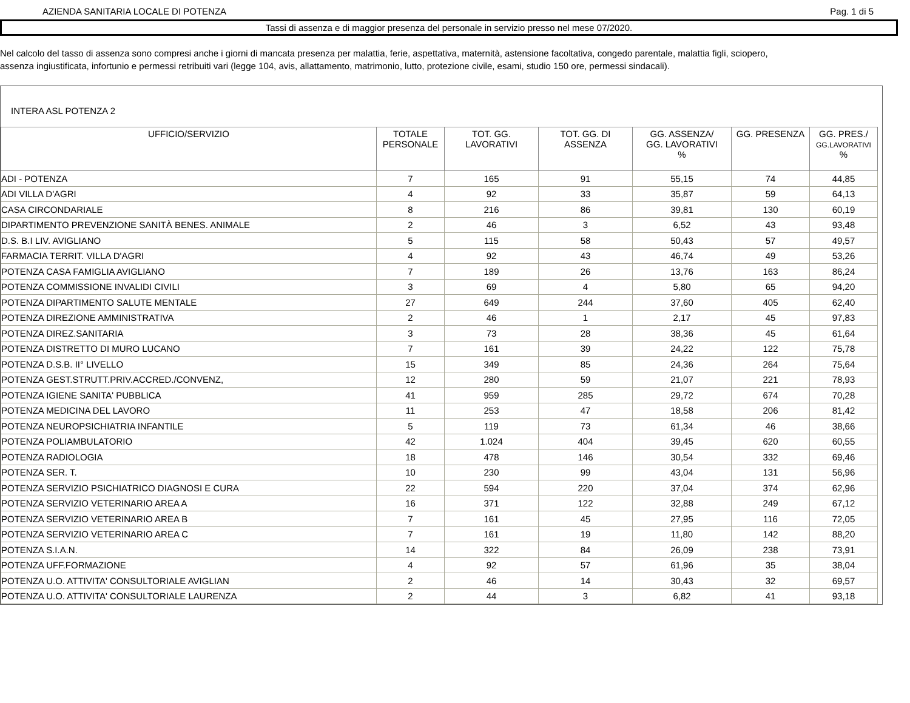AZIENDA SANITARIA LOCALE DI POTENZA Pag. 1 di 5
Tassi di assenza e di maggior presenza del personale in servizio presso nel mese 07/2020.
Nel calcolo del tasso di assenza sono compresi anche i giorni di mancata presenza per malattia, ferie, aspettativa, maternità, astensione facoltativa, congedo parentale, malattia figli, sciopero,
assenza ingiustificata, infortunio e permessi retribuiti vari (legge 104, avis, allattamento, matrimonio, lutto, protezione civile, esami, studio 150 ore, permessi sindacali).
INTERA ASL POTENZA 2
| UFFICIO/SERVIZIO | TOTALE PERSONALE | TOT. GG. LAVORATIVI | TOT. GG. DI ASSENZA | GG. ASSENZA/ GG. LAVORATIVI % | GG. PRESENZA | GG. PRES./ GG.LAVORATIVI % |
| --- | --- | --- | --- | --- | --- | --- |
| ADI - POTENZA | 7 | 165 | 91 | 55,15 | 74 | 44,85 |
| ADI VILLA D'AGRI | 4 | 92 | 33 | 35,87 | 59 | 64,13 |
| CASA CIRCONDARIALE | 8 | 216 | 86 | 39,81 | 130 | 60,19 |
| DIPARTIMENTO PREVENZIONE SANITÀ BENES. ANIMALE | 2 | 46 | 3 | 6,52 | 43 | 93,48 |
| D.S. B.I LIV. AVIGLIANO | 5 | 115 | 58 | 50,43 | 57 | 49,57 |
| FARMACIA TERRIT. VILLA D'AGRI | 4 | 92 | 43 | 46,74 | 49 | 53,26 |
| POTENZA CASA FAMIGLIA AVIGLIANO | 7 | 189 | 26 | 13,76 | 163 | 86,24 |
| POTENZA COMMISSIONE INVALIDI CIVILI | 3 | 69 | 4 | 5,80 | 65 | 94,20 |
| POTENZA DIPARTIMENTO SALUTE MENTALE | 27 | 649 | 244 | 37,60 | 405 | 62,40 |
| POTENZA DIREZIONE AMMINISTRATIVA | 2 | 46 | 1 | 2,17 | 45 | 97,83 |
| POTENZA DIREZ.SANITARIA | 3 | 73 | 28 | 38,36 | 45 | 61,64 |
| POTENZA DISTRETTO DI MURO LUCANO | 7 | 161 | 39 | 24,22 | 122 | 75,78 |
| POTENZA D.S.B. II° LIVELLO | 15 | 349 | 85 | 24,36 | 264 | 75,64 |
| POTENZA GEST.STRUTT.PRIV.ACCRED./CONVENZ, | 12 | 280 | 59 | 21,07 | 221 | 78,93 |
| POTENZA IGIENE SANITA' PUBBLICA | 41 | 959 | 285 | 29,72 | 674 | 70,28 |
| POTENZA MEDICINA DEL LAVORO | 11 | 253 | 47 | 18,58 | 206 | 81,42 |
| POTENZA NEUROPSICHIATRIA INFANTILE | 5 | 119 | 73 | 61,34 | 46 | 38,66 |
| POTENZA POLIAMBULATORIO | 42 | 1.024 | 404 | 39,45 | 620 | 60,55 |
| POTENZA RADIOLOGIA | 18 | 478 | 146 | 30,54 | 332 | 69,46 |
| POTENZA SER. T. | 10 | 230 | 99 | 43,04 | 131 | 56,96 |
| POTENZA SERVIZIO PSICHIATRICO DIAGNOSI E CURA | 22 | 594 | 220 | 37,04 | 374 | 62,96 |
| POTENZA SERVIZIO VETERINARIO AREA A | 16 | 371 | 122 | 32,88 | 249 | 67,12 |
| POTENZA SERVIZIO VETERINARIO AREA B | 7 | 161 | 45 | 27,95 | 116 | 72,05 |
| POTENZA SERVIZIO VETERINARIO AREA C | 7 | 161 | 19 | 11,80 | 142 | 88,20 |
| POTENZA S.I.A.N. | 14 | 322 | 84 | 26,09 | 238 | 73,91 |
| POTENZA UFF.FORMAZIONE | 4 | 92 | 57 | 61,96 | 35 | 38,04 |
| POTENZA U.O. ATTIVITA' CONSULTORIALE AVIGLIAN | 2 | 46 | 14 | 30,43 | 32 | 69,57 |
| POTENZA U.O. ATTIVITA' CONSULTORIALE LAURENZA | 2 | 44 | 3 | 6,82 | 41 | 93,18 |